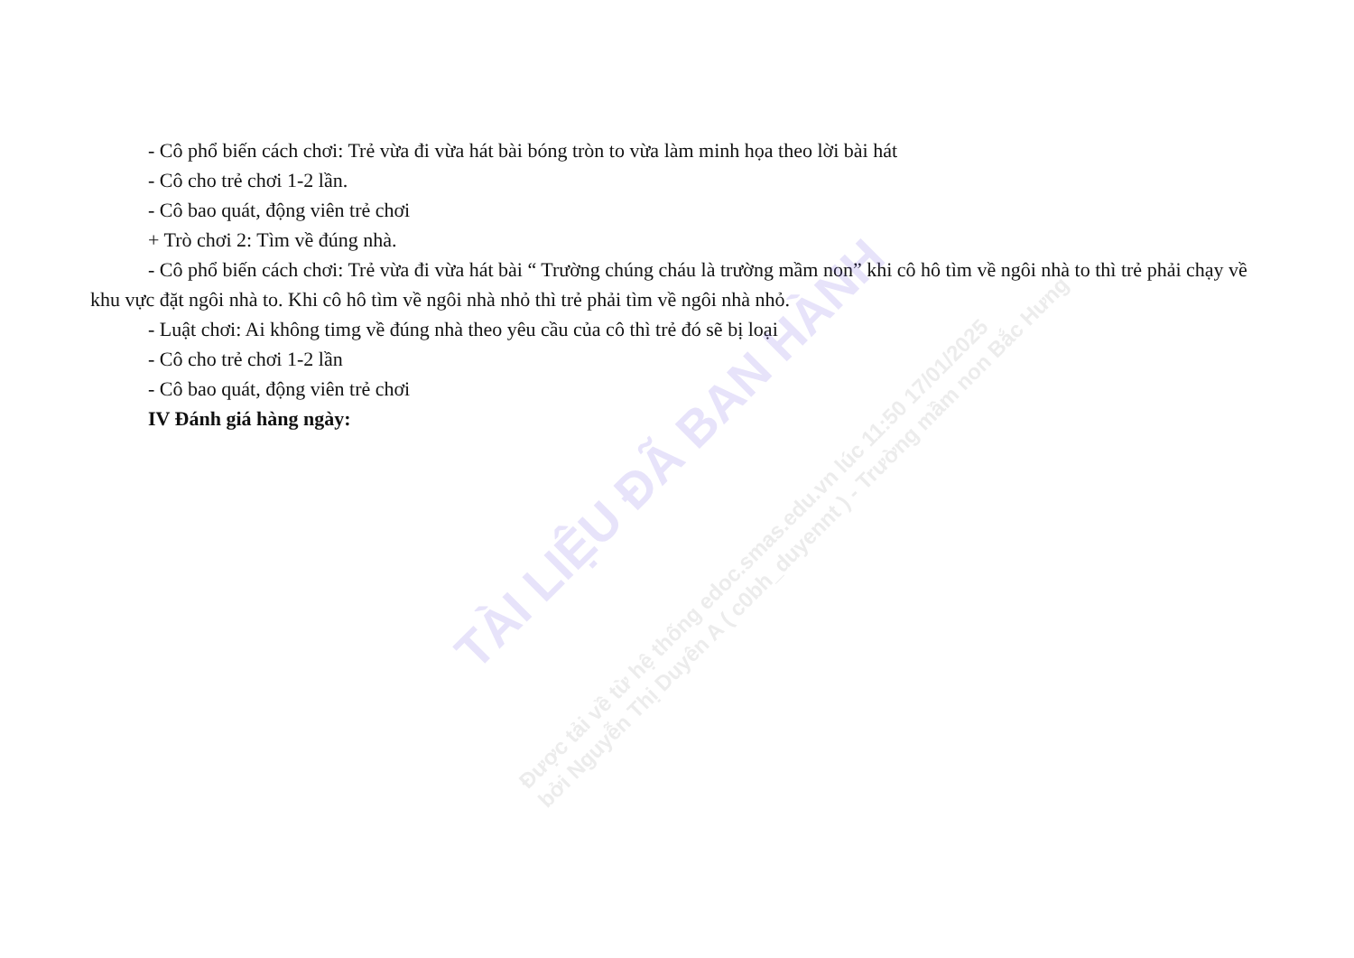- Cô phổ biến cách chơi: Trẻ vừa đi vừa hát bài bóng tròn to vừa làm minh họa theo lời bài hát
- Cô cho trẻ chơi 1-2 lần.
- Cô bao quát, động viên trẻ chơi
+ Trò chơi 2: Tìm về đúng nhà.
- Cô phổ biến cách chơi: Trẻ vừa đi vừa hát bài “ Trường chúng cháu là trường mầm non” khi cô hô tìm về ngôi nhà to thì trẻ phải chạy về khu vực đặt ngôi nhà to. Khi cô hô tìm về ngôi nhà nhỏ thì trẻ phải tìm về ngôi nhà nhỏ.
- Luật chơi: Ai không timg về đúng nhà theo yêu cầu của cô thì trẻ đó sẽ bị loại
- Cô cho trẻ chơi 1-2 lần
- Cô bao quát, động viên trẻ chơi
IV Đánh giá hàng ngày:
TÀI LIỆU ĐÃ BAN HÀNH
Được tải về từ hệ thống edoc.smas.edu.vn lúc 11:50 17/01/2025
bởi Nguyễn Thị Duyên A ( c0bh_duyennt ) - Trường mầm non Bắc Hưng